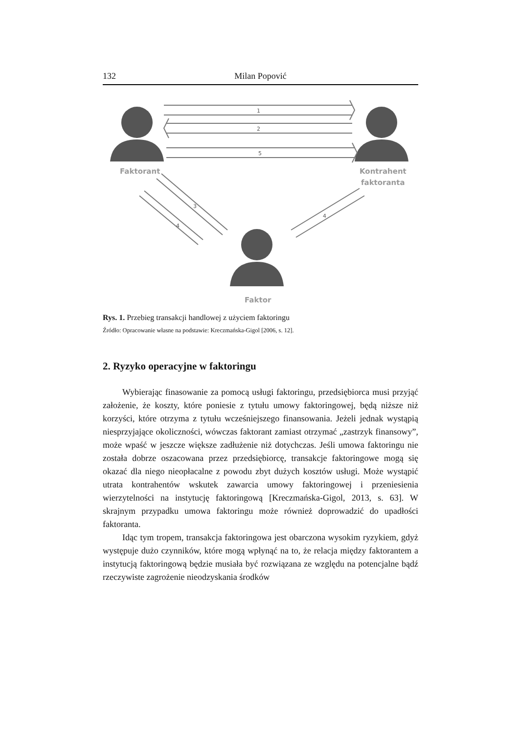132 Milan Popović
1
2
5
3
4
4
Faktorant
Kontrahent
faktoranta
Faktor
Rys. 1. Przebieg transakcji handlowej z użyciem faktoringu
Źródło: Opracowanie własne na podstawie: Kreczmańska-Gigol [2006, s. 12].
2. Ryzyko operacyjne w faktoringu
Wybierając finasowanie za pomocą usługi faktoringu, przedsiębiorca musi przyjąć założenie, że koszty, które poniesie z tytułu umowy faktoringowej, będą niższe niż korzyści, które otrzyma z tytułu wcześniejszego finansowania. Jeżeli jednak wystąpią niesprzyjające okoliczności, wówczas faktorant zamiast otrzymać „zastrzyk finansowy”, może wpaść w jeszcze większe zadłużenie niż dotychczas. Jeśli umowa faktoringu nie została dobrze oszacowana przez przedsiębiorcę, transakcje faktoringowe mogą się okazać dla niego nieopłacalne z powodu zbyt dużych kosztów usługi. Może wystąpić utrata kontrahentów wskutek zawarcia umowy faktoringowej i przeniesienia wierzytelności na instytucję faktoringową [Kreczmańska-Gigol, 2013, s. 63]. W skrajnym przypadku umowa faktoringu może również doprowadzić do upadłości faktoranta.
Idąc tym tropem, transakcja faktoringowa jest obarczona wysokim ryzykiem, gdyż występuje dużo czynników, które mogą wpłynąć na to, że relacja między faktorantem a instytucją faktoringową będzie musiała być rozwiązana ze względu na potencjalne bądź rzeczywiste zagrożenie nieodzyskania środków